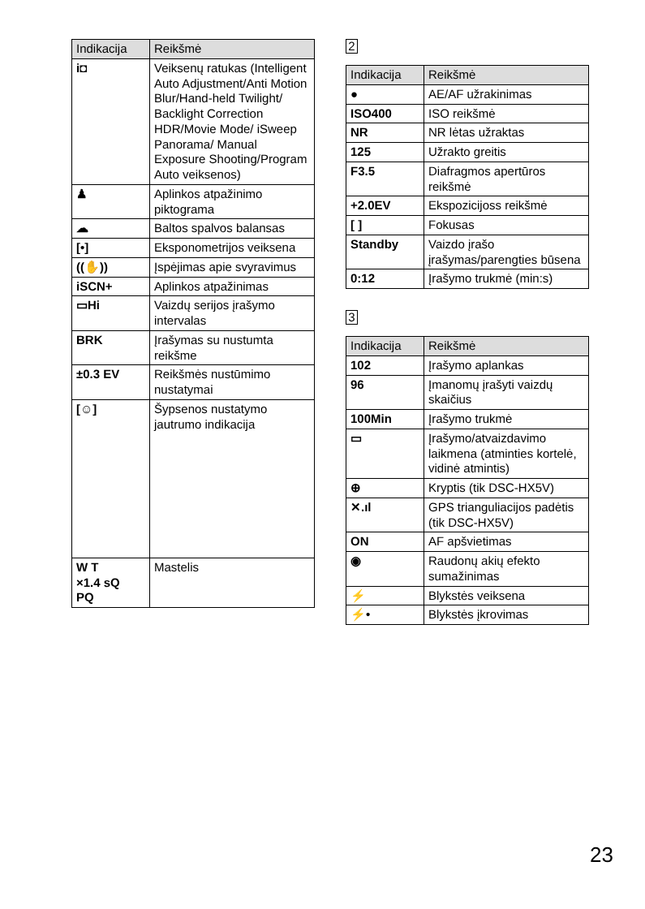| Indikacija | Reikšmė |
| --- | --- |
| i◘ | Veiksenų ratukas (Intelligent Auto Adjustment/Anti Motion Blur/Hand-held Twilight/ Backlight Correction HDR/Movie Mode/ iSweep Panorama/ Manual Exposure Shooting/Program Auto veiksenos) |
| ♟ | Aplinkos atpažinimo piktograma |
| ☁ | Baltos spalvos balansas |
| [•] | Eksponometrijos veiksena |
| ((✋)) | Įspėjimas apie svyravimus |
| iSCN+ | Aplinkos atpažinimas |
| ▭Hi | Vaizdų serijos įrašymo intervalas |
| BRK | Įrašymas su nustumta reikšme |
| ±0.3 EV | Reikšmės nustūmimo nustatymai |
| [☺] | Šypsenos nustatymo jautrumo indikacija |
| W T ×1.4 sQ PQ | Mastelis |
2
| Indikacija | Reikšmė |
| --- | --- |
| ● | AE/AF užrakinimas |
| ISO400 | ISO reikšmė |
| NR | NR lėtas užraktas |
| 125 | Užrakto greitis |
| F3.5 | Diafragmos apertūros reikšmė |
| +2.0EV | Ekspozicijoss reikšmė |
| [ ] | Fokusas |
| Standby | Vaizdo įrašo įrašymas/parengties būsena |
| 0:12 | Įrašymo trukmė (min:s) |
3
| Indikacija | Reikšmė |
| --- | --- |
| 102 | Įrašymo aplankas |
| 96 | Įmanomų įrašyti vaizdų skaičius |
| 100Min | Įrašymo trukmė |
| ▭ | Įrašymo/atvaizdavimo laikmena (atminties kortelė, vidinė atmintis) |
| ⊕ | Kryptis (tik DSC-HX5V) |
| ✕.ıl | GPS trianguliacijos padėtis (tik DSC-HX5V) |
| ON | AF apšvietimas |
| ◉ | Raudonų akių efekto sumažinimas |
| ⚡ | Blykstės veiksena |
| ⚡• | Blykstės įkrovimas |
23